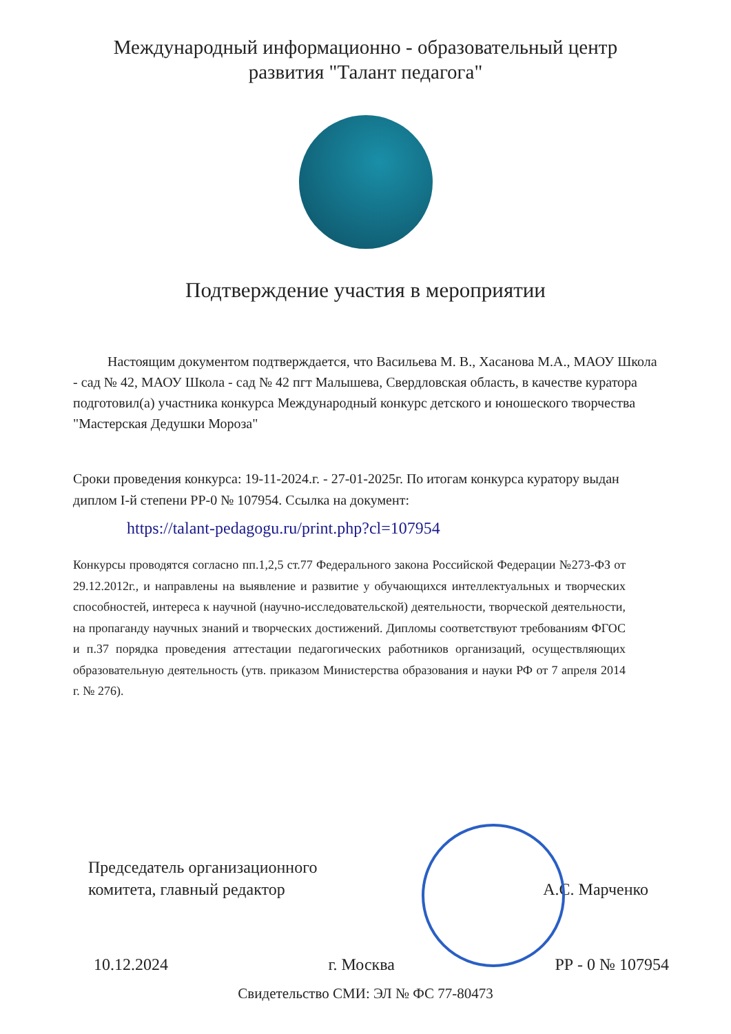Международный информационно - образовательный центр
развития "Талант педагога"
Подтверждение участия в мероприятии
Настоящим документом подтверждается, что Васильева М. В., Хасанова М.А., МАОУ Школа - сад № 42, МАОУ Школа - сад № 42 пгт Малышева, Свердловская область, в качестве куратора подготовил(а) участника конкурса Международный конкурс детского и юношеского творчества "Мастерская Дедушки Мороза"
Сроки проведения конкурса: 19-11-2024.г. - 27-01-2025г. По итогам конкурса куратору выдан диплом I-й степени РР-0 № 107954. Ссылка на документ:
https://talant-pedagogu.ru/print.php?cl=107954
Конкурсы проводятся согласно пп.1,2,5 ст.77 Федерального закона Российской Федерации №273-ФЗ от 29.12.2012г., и направлены на выявление и развитие у обучающихся интеллектуальных и творческих способностей, интереса к научной (научно-исследовательской) деятельности, творческой деятельности, на пропаганду научных знаний и творческих достижений. Дипломы соответствуют требованиям ФГОС и п.37 порядка проведения аттестации педагогических работников организаций, осуществляющих образовательную деятельность (утв. приказом Министерства образования и науки РФ от 7 апреля 2014 г. № 276).
Председатель организационного
комитета, главный редактор
А.С. Марченко
10.12.2024 г. Москва РР - 0 № 107954
Свидетельство СМИ: ЭЛ № ФС 77-80473